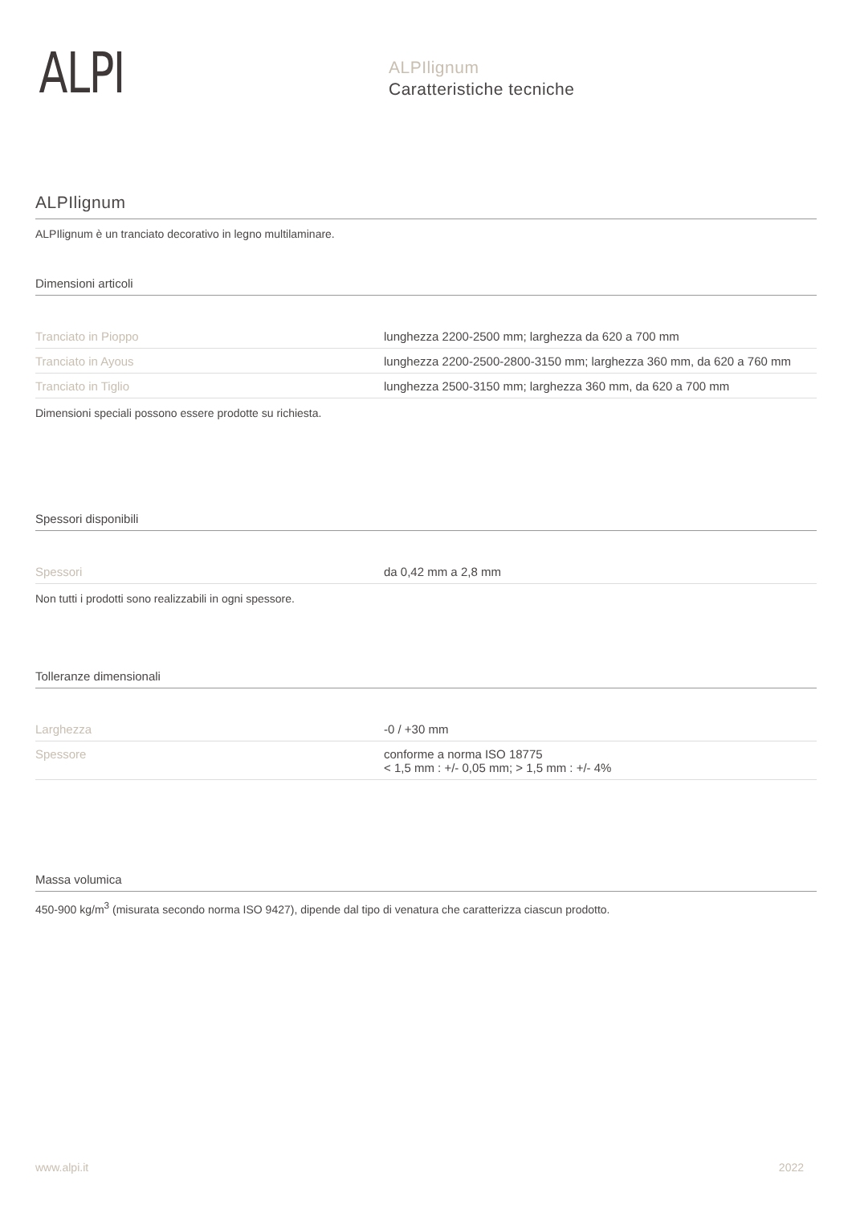ALPI
ALPIlignum
Caratteristiche tecniche
ALPIlignum
ALPIlignum è un tranciato decorativo in legno multilaminare.
Dimensioni articoli
| Tranciato in Pioppo | lunghezza 2200-2500 mm; larghezza da 620 a 700 mm |
| Tranciato in Ayous | lunghezza 2200-2500-2800-3150 mm; larghezza 360 mm, da 620 a 760 mm |
| Tranciato in Tiglio | lunghezza 2500-3150 mm; larghezza 360 mm, da 620 a 700 mm |
Dimensioni speciali possono essere prodotte su richiesta.
Spessori disponibili
| Spessori | da 0,42 mm a 2,8 mm |
Non tutti i prodotti sono realizzabili in ogni spessore.
Tolleranze dimensionali
| Larghezza | -0 / +30 mm |
| Spessore | conforme a norma ISO 18775 < 1,5 mm : +/- 0,05 mm; > 1,5 mm : +/- 4% |
Massa volumica
450-900 kg/m<sup>3</sup> (misurata secondo norma ISO 9427), dipende dal tipo di venatura che caratterizza ciascun prodotto.
www.alpi.it 2022